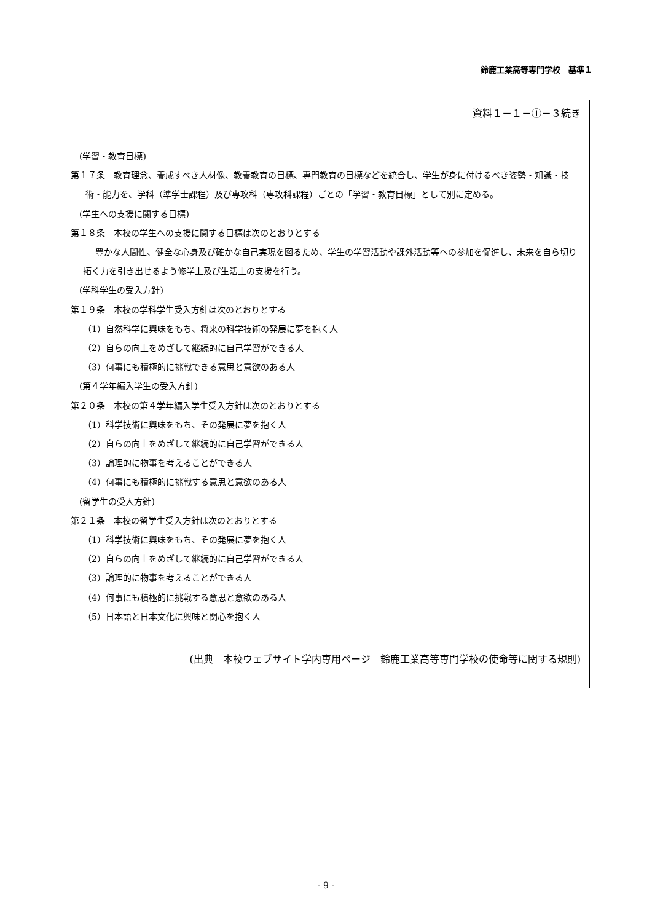鈴鹿工業高等専門学校　基準１
資料１－１－①－３続き
(学習・教育目標)
第１７条　教育理念、養成すべき人材像、教養教育の目標、専門教育の目標などを統合し、学生が身に付けるべき姿勢・知識・技術・能力を、学科（準学士課程）及び専攻科（専攻科課程）ごとの「学習・教育目標」として別に定める。
(学生への支援に関する目標)
第１８条　本校の学生への支援に関する目標は次のとおりとする
豊かな人間性、健全な心身及び確かな自己実現を図るため、学生の学習活動や課外活動等への参加を促進し、未来を自ら切り拓く力を引き出せるよう修学上及び生活上の支援を行う。
(学科学生の受入方針)
第１９条　本校の学科学生受入方針は次のとおりとする
（1）自然科学に興味をもち、将来の科学技術の発展に夢を抱く人
（2）自らの向上をめざして継続的に自己学習ができる人
（3）何事にも積極的に挑戦できる意思と意欲のある人
(第４学年編入学生の受入方針)
第２０条　本校の第４学年編入学生受入方針は次のとおりとする
（1）科学技術に興味をもち、その発展に夢を抱く人
（2）自らの向上をめざして継続的に自己学習ができる人
（3）論理的に物事を考えることができる人
（4）何事にも積極的に挑戦する意思と意欲のある人
(留学生の受入方針)
第２１条　本校の留学生受入方針は次のとおりとする
（1）科学技術に興味をもち、その発展に夢を抱く人
（2）自らの向上をめざして継続的に自己学習ができる人
（3）論理的に物事を考えることができる人
（4）何事にも積極的に挑戦する意思と意欲のある人
（5）日本語と日本文化に興味と関心を抱く人
(出典　本校ウェブサイト学内専用ページ　鈴鹿工業高等専門学校の使命等に関する規則)
- 9 -